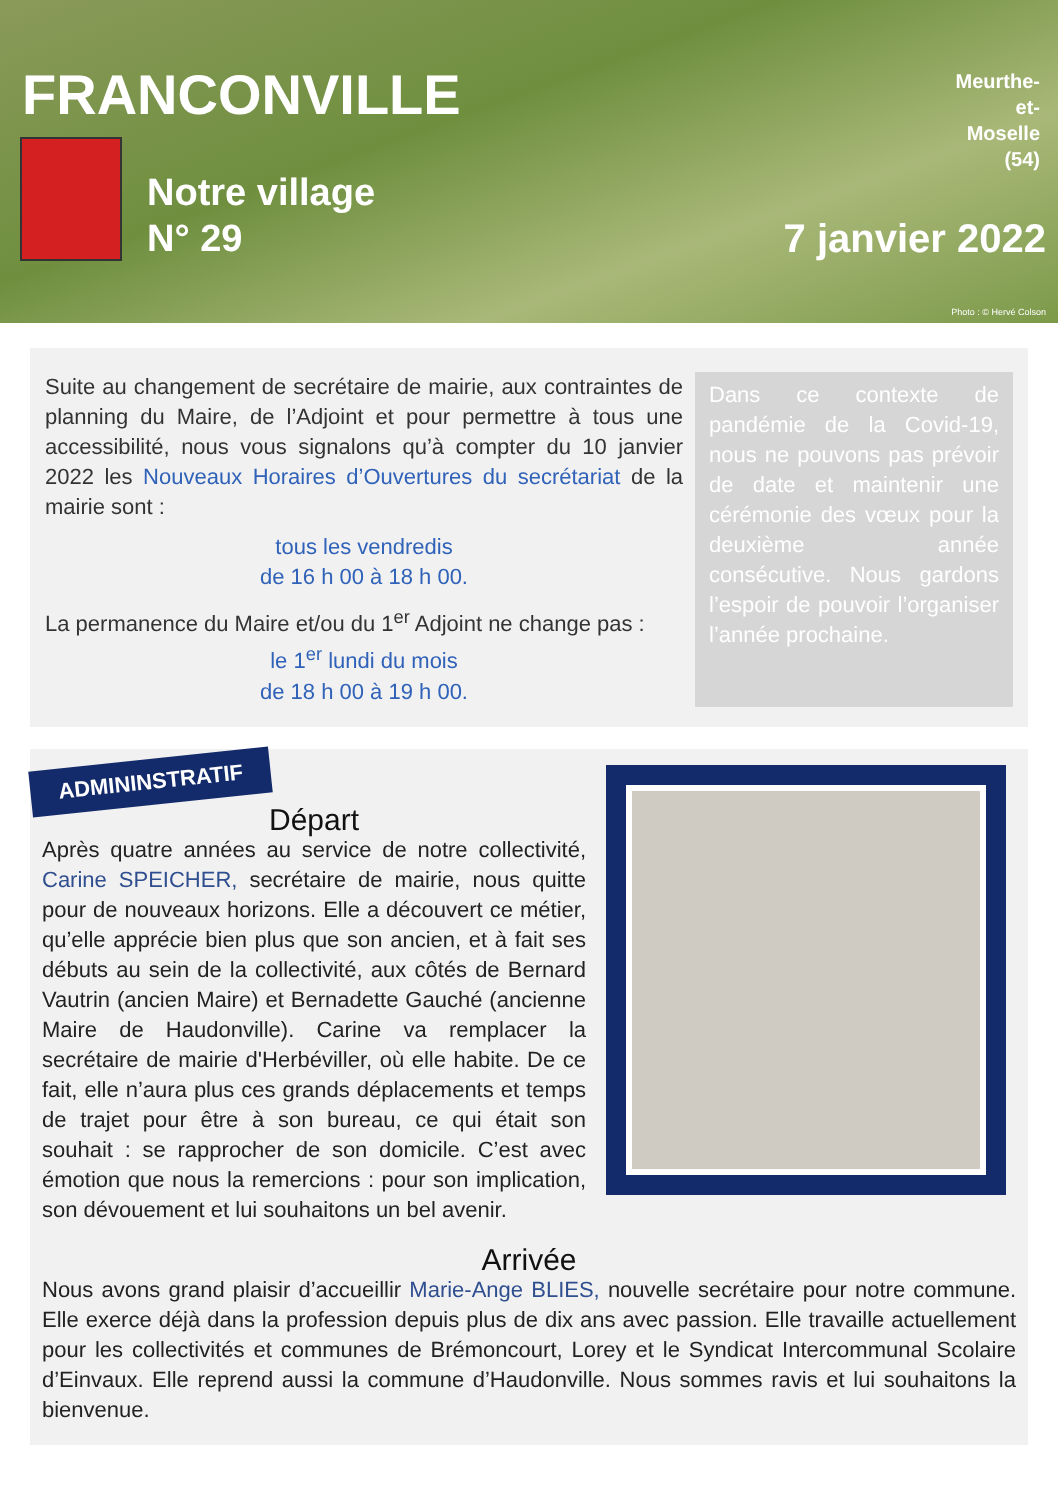FRANCONVILLE
Meurthe-
et-
Moselle
(54)
Notre village
N° 29
7 janvier 2022
Photo : © Hervé Colson
Suite au changement de secrétaire de mairie, aux contraintes de planning du Maire, de l’Adjoint et pour permettre à tous une accessibilité, nous vous signalons qu’à compter du 10 janvier 2022 les Nouveaux Horaires d’Ouvertures du secrétariat de la mairie sont :
tous les vendredis
de 16 h 00 à 18 h 00.
La permanence du Maire et/ou du 1<sup>er</sup> Adjoint ne change pas :
le 1<sup>er</sup> lundi du mois
de 18 h 00 à 19 h 00.
Dans ce contexte de pandémie de la Covid-19, nous ne pouvons pas prévoir de date et maintenir une cérémonie des vœux pour la deuxième année consécutive. Nous gardons l’espoir de pouvoir l’organiser l’année prochaine.
ADMININSTRATIF
Départ
Après quatre années au service de notre collectivité, Carine SPEICHER, secrétaire de mairie, nous quitte pour de nouveaux horizons. Elle a découvert ce métier, qu’elle apprécie bien plus que son ancien, et à fait ses débuts au sein de la collectivité, aux côtés de Bernard Vautrin (ancien Maire) et Bernadette Gauché (ancienne Maire de Haudonville). Carine va remplacer la secrétaire de mairie d'Herbéviller, où elle habite. De ce fait, elle n’aura plus ces grands déplacements et temps de trajet pour être à son bureau, ce qui était son souhait : se rapprocher de son domicile. C’est avec émotion que nous la remercions : pour son implication, son dévouement et lui souhaitons un bel avenir.
Arrivée
Nous avons grand plaisir d’accueillir Marie-Ange BLIES, nouvelle secrétaire pour notre commune. Elle exerce déjà dans la profession depuis plus de dix ans avec passion. Elle travaille actuellement pour les collectivités et communes de Brémoncourt, Lorey et le Syndicat Intercommunal Scolaire d’Einvaux. Elle reprend aussi la commune d’Haudonville. Nous sommes ravis et lui souhaitons la bienvenue.